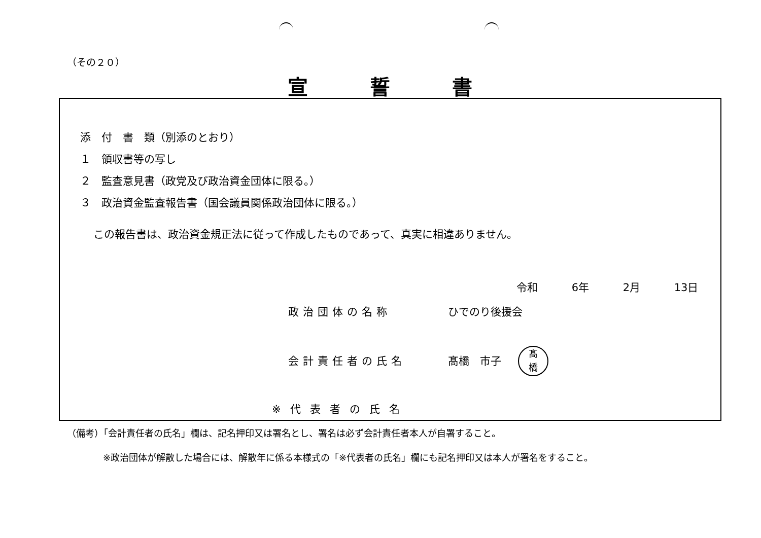（その２０）
宣 誓 書
添　付　書　類（別添のとおり）
１　領収書等の写し
２　監査意見書（政党及び政治資金団体に限る。）
３　政治資金監査報告書（国会議員関係政治団体に限る。）
この報告書は、政治資金規正法に従って作成したものであって、真実に相違ありません。
令和 6年 2月 13日
政治団体の名称 ひでのり後援会
会計責任者の氏名 髙橋　市子
髙
橋
※代表者の氏名
（備考）「会計責任者の氏名」欄は、記名押印又は署名とし、署名は必ず会計責任者本人が自署すること。
※政治団体が解散した場合には、解散年に係る本様式の「※代表者の氏名」欄にも記名押印又は本人が署名をすること。